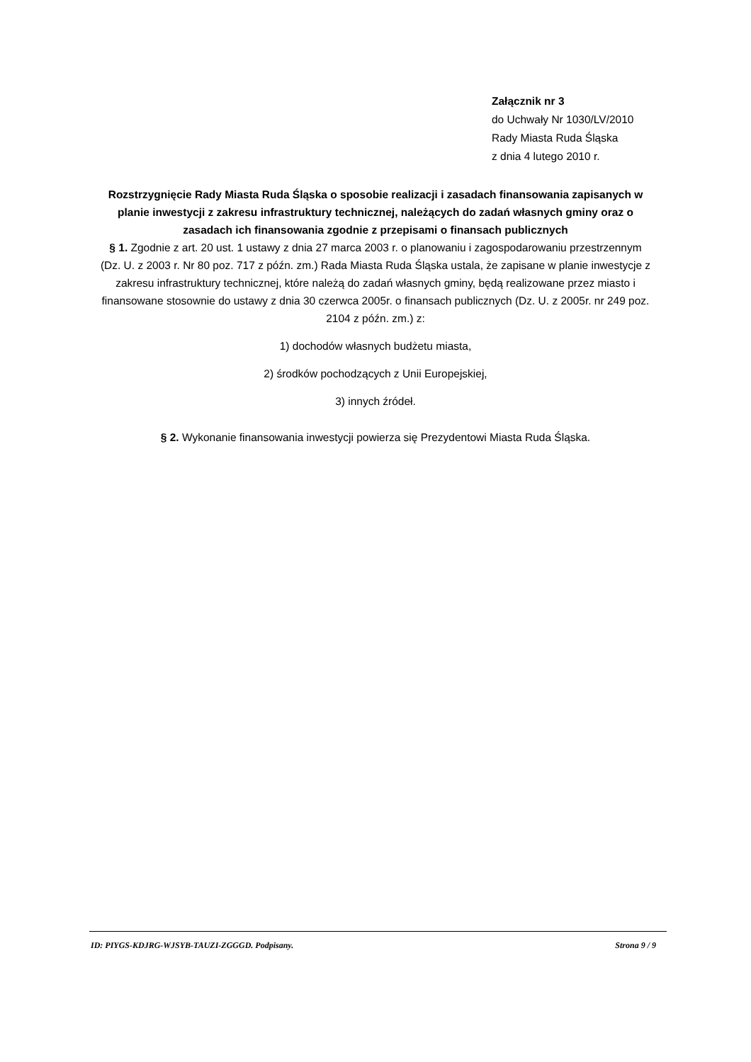Załącznik nr 3
do Uchwały Nr 1030/LV/2010
Rady Miasta Ruda Śląska
z dnia 4 lutego 2010 r.
Rozstrzygnięcie Rady Miasta Ruda Śląska o sposobie realizacji i zasadach finansowania zapisanych w planie inwestycji z zakresu infrastruktury technicznej, należących do zadań własnych gminy oraz o zasadach ich finansowania zgodnie z przepisami o finansach publicznych
§ 1. Zgodnie z art. 20 ust. 1 ustawy z dnia 27 marca 2003 r. o planowaniu i zagospodarowaniu przestrzennym (Dz. U. z 2003 r. Nr 80 poz. 717 z późn. zm.) Rada Miasta Ruda Śląska ustala, że zapisane w planie inwestycje z zakresu infrastruktury technicznej, które należą do zadań własnych gminy, będą realizowane przez miasto i finansowane stosownie do ustawy z dnia 30 czerwca 2005r. o finansach publicznych (Dz. U. z 2005r. nr 249 poz. 2104 z późn. zm.) z:
1) dochodów własnych budżetu miasta,
2) środków pochodzących z Unii Europejskiej,
3) innych źródeł.
§ 2. Wykonanie finansowania inwestycji powierza się Prezydentowi Miasta Ruda Śląska.
ID: PIYGS-KDJRG-WJSYB-TAUZI-ZGGGD. Podpisany. Strona 9 / 9